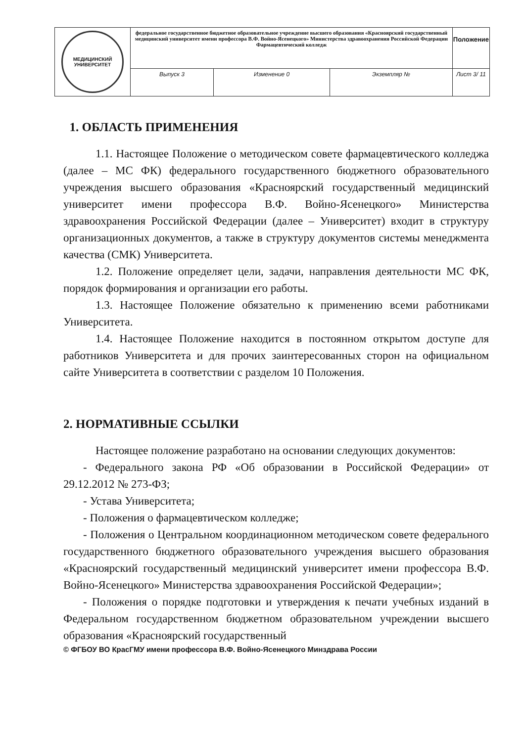| МЕДИЦИНСКИЙ УНИВЕРСИТЕТ | федеральное государственное бюджетное образовательное учреждение высшего образования «Красноярский государственный медицинский университет имени профессора В.Ф. Войно-Ясенецкого» Министерства здравоохранения Российской Федерации Фармацевтический колледж | | | Положение |
| | Выпуск 3 | Изменение 0 | Экземпляр № | Лист 3/ 11 |
1. ОБЛАСТЬ ПРИМЕНЕНИЯ
1.1. Настоящее Положение о методическом совете фармацевтического колледжа (далее – МС ФК) федерального государственного бюджетного образовательного учреждения высшего образования «Красноярский государственный медицинский университет имени профессора В.Ф. Войно-Ясенецкого» Министерства здравоохранения Российской Федерации (далее – Университет) входит в структуру организационных документов, а также в структуру документов системы менеджмента качества (СМК) Университета.
1.2. Положение определяет цели, задачи, направления деятельности МС ФК, порядок формирования и организации его работы.
1.3. Настоящее Положение обязательно к применению всеми работниками Университета.
1.4. Настоящее Положение находится в постоянном открытом доступе для работников Университета и для прочих заинтересованных сторон на официальном сайте Университета в соответствии с разделом 10 Положения.
2. НОРМАТИВНЫЕ ССЫЛКИ
Настоящее положение разработано на основании следующих документов:
- Федерального закона РФ «Об образовании в Российской Федерации» от 29.12.2012 № 273-ФЗ;
- Устава Университета;
- Положения о фармацевтическом колледже;
- Положения о Центральном координационном методическом совете федерального государственного бюджетного образовательного учреждения высшего образования «Красноярский государственный медицинский университет имени профессора В.Ф. Войно-Ясенецкого» Министерства здравоохранения Российской Федерации»;
- Положения о порядке подготовки и утверждения к печати учебных изданий в Федеральном государственном бюджетном образовательном учреждении высшего образования «Красноярский государственный
© ФГБОУ ВО КрасГМУ имени профессора В.Ф. Войно-Ясенецкого Минздрава России